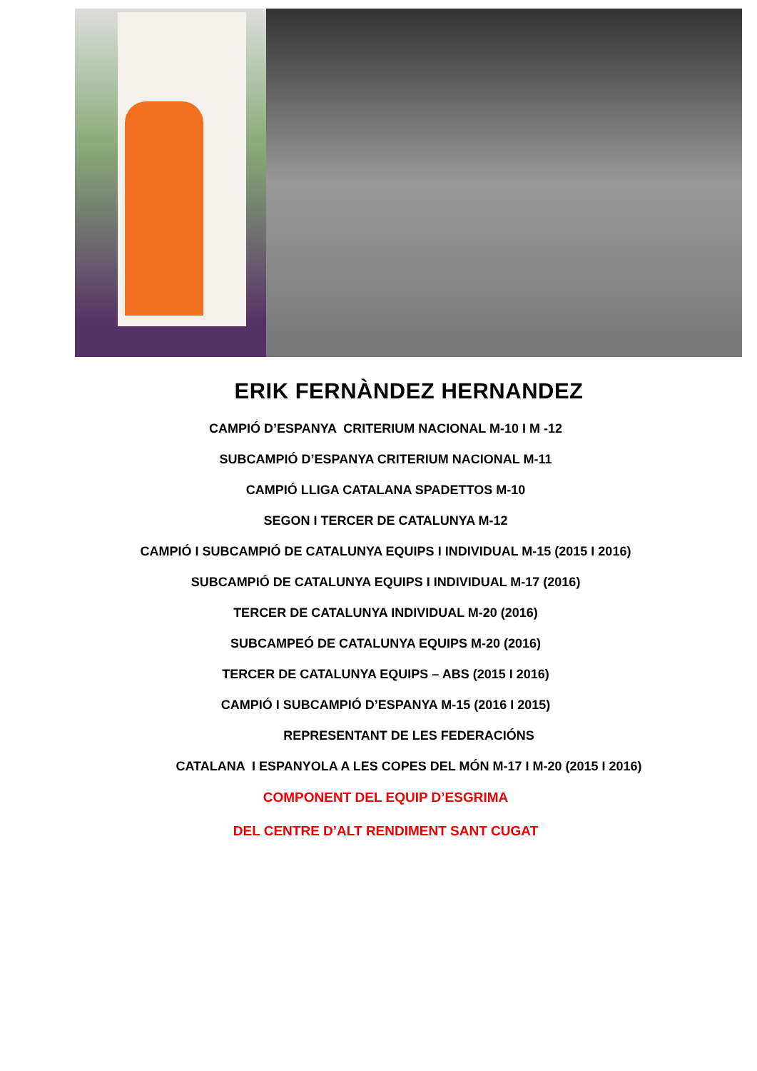ERIK FERNÀNDEZ HERNANDEZ
CAMPIÓ D’ESPANYA CRITERIUM NACIONAL M-10 I M -12
SUBCAMPIÓ D’ESPANYA CRITERIUM NACIONAL M-11
CAMPIÓ LLIGA CATALANA SPADETTOS M-10
SEGON I TERCER DE CATALUNYA M-12
CAMPIÓ I SUBCAMPIÓ DE CATALUNYA EQUIPS I INDIVIDUAL M-15 (2015 I 2016)
SUBCAMPIÓ DE CATALUNYA EQUIPS I INDIVIDUAL M-17 (2016)
TERCER DE CATALUNYA INDIVIDUAL M-20 (2016)
SUBCAMPEÓ DE CATALUNYA EQUIPS M-20 (2016)
TERCER DE CATALUNYA EQUIPS – ABS (2015 I 2016)
CAMPIÓ I SUBCAMPIÓ D’ESPANYA M-15 (2016 I 2015)
REPRESENTANT DE LES FEDERACIÓNS
CATALANA I ESPANYOLA A LES COPES DEL MÓN M-17 I M-20 (2015 I 2016)
COMPONENT DEL EQUIP D’ESGRIMA
DEL CENTRE D’ALT RENDIMENT SANT CUGAT